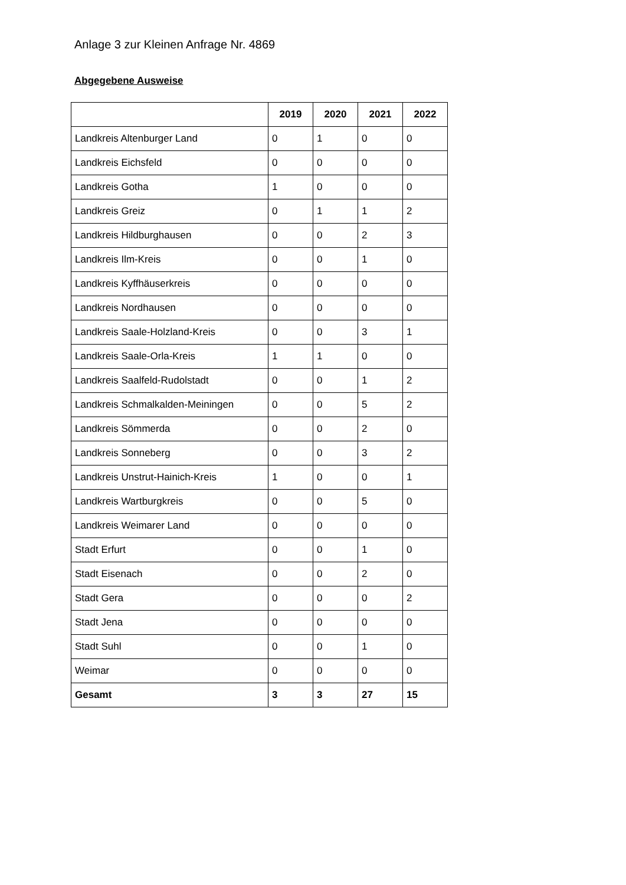Anlage 3 zur Kleinen Anfrage Nr. 4869
Abgegebene Ausweise
| | 2019 | 2020 | 2021 | 2022 |
| Landkreis Altenburger Land | 0 | 1 | 0 | 0 |
| Landkreis Eichsfeld | 0 | 0 | 0 | 0 |
| Landkreis Gotha | 1 | 0 | 0 | 0 |
| Landkreis Greiz | 0 | 1 | 1 | 2 |
| Landkreis Hildburghausen | 0 | 0 | 2 | 3 |
| Landkreis Ilm-Kreis | 0 | 0 | 1 | 0 |
| Landkreis Kyffhäuserkreis | 0 | 0 | 0 | 0 |
| Landkreis Nordhausen | 0 | 0 | 0 | 0 |
| Landkreis Saale-Holzland-Kreis | 0 | 0 | 3 | 1 |
| Landkreis Saale-Orla-Kreis | 1 | 1 | 0 | 0 |
| Landkreis Saalfeld-Rudolstadt | 0 | 0 | 1 | 2 |
| Landkreis Schmalkalden-Meiningen | 0 | 0 | 5 | 2 |
| Landkreis Sömmerda | 0 | 0 | 2 | 0 |
| Landkreis Sonneberg | 0 | 0 | 3 | 2 |
| Landkreis Unstrut-Hainich-Kreis | 1 | 0 | 0 | 1 |
| Landkreis Wartburgkreis | 0 | 0 | 5 | 0 |
| Landkreis Weimarer Land | 0 | 0 | 0 | 0 |
| Stadt Erfurt | 0 | 0 | 1 | 0 |
| Stadt Eisenach | 0 | 0 | 2 | 0 |
| Stadt Gera | 0 | 0 | 0 | 2 |
| Stadt Jena | 0 | 0 | 0 | 0 |
| Stadt Suhl | 0 | 0 | 1 | 0 |
| Weimar | 0 | 0 | 0 | 0 |
| Gesamt | 3 | 3 | 27 | 15 |